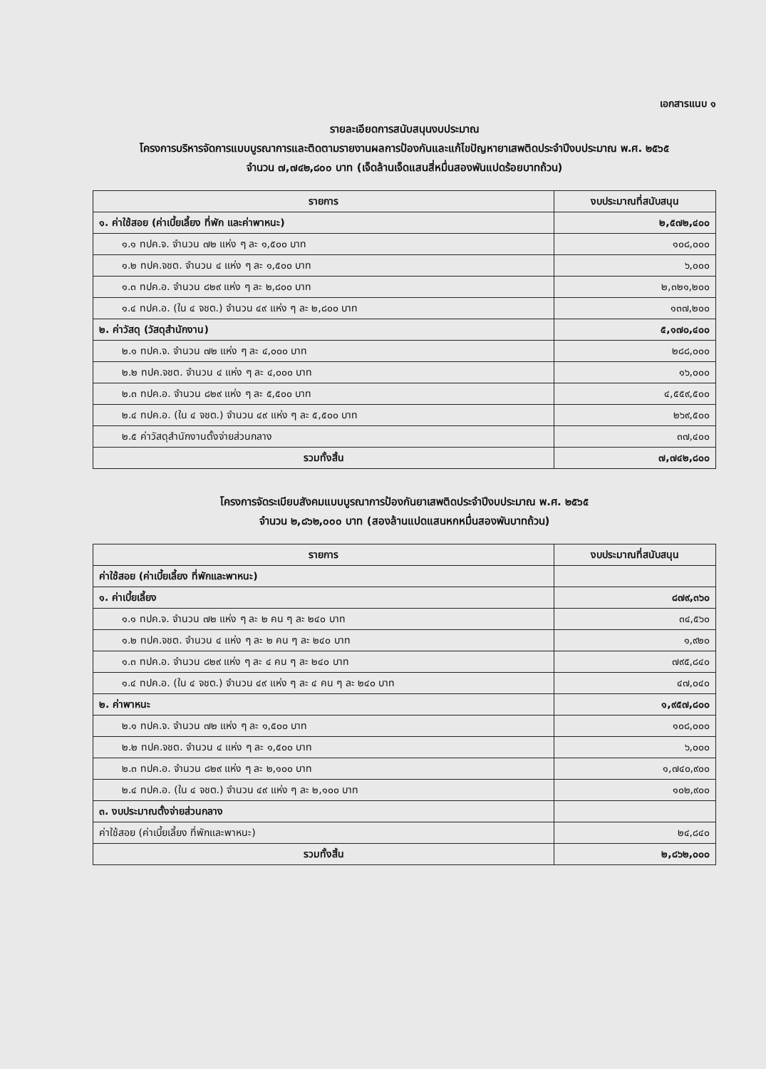เอกสารแนบ ๑
รายละเอียดการสนับสนุนงบประมาณ
โครงการบริหารจัดการแบบบูรณาการและติดตามรายงานผลการป้องกันและแก้ไขปัญหายาเสพติดประจำปีงบประมาณ พ.ศ. ๒๕๖๕
จำนวน ๗,๗๔๒,๘๐๐ บาท (เจ็ดล้านเจ็ดแสนสี่หมื่นสองพันแปดร้อยบาทถ้วน)
| รายการ | งบประมาณที่สนับสนุน |
| --- | --- |
| ๑. ค่าใช้สอย (ค่าเบี้ยเลี้ยง ที่พัก และค่าพาหนะ) | ๒,๕๗๒,๔๐๐ |
| ๑.๑ ทปค.จ. จำนวน ๗๒ แห่ง ๆ ละ ๑,๕๐๐ บาท | ๑๐๘,๐๐๐ |
| ๑.๒ ทปค.จชต. จำนวน ๔ แห่ง ๆ ละ ๑,๕๐๐ บาท | ๖,๐๐๐ |
| ๑.๓ ทปค.อ. จำนวน ๘๒๙ แห่ง ๆ ละ ๒,๘๐๐ บาท | ๒,๓๒๑,๒๐๐ |
| ๑.๔ ทปค.อ. (ใน ๔ จชต.) จำนวน ๔๙ แห่ง ๆ ละ ๒,๘๐๐ บาท | ๑๓๗,๒๐๐ |
| ๒. ค่าวัสดุ (วัสดุสำนักงาน) | ๕,๑๗๐,๔๐๐ |
| ๒.๑ ทปค.จ. จำนวน ๗๒ แห่ง ๆ ละ ๔,๐๐๐ บาท | ๒๘๘,๐๐๐ |
| ๒.๒ ทปค.จชต. จำนวน ๔ แห่ง ๆ ละ ๔,๐๐๐ บาท | ๑๖,๐๐๐ |
| ๒.๓ ทปค.อ. จำนวน ๘๒๙ แห่ง ๆ ละ ๕,๕๐๐ บาท | ๔,๕๕๙,๕๐๐ |
| ๒.๔ ทปค.อ. (ใน ๔ จชต.) จำนวน ๔๙ แห่ง ๆ ละ ๕,๕๐๐ บาท | ๒๖๙,๕๐๐ |
| ๒.๕ ค่าวัสดุสำนักงานตั้งจ่ายส่วนกลาง | ๓๗,๔๐๐ |
| รวมทั้งสิ้น | ๗,๗๔๒,๘๐๐ |
โครงการจัดระเบียบสังคมแบบบูรณาการป้องกันยาเสพติดประจำปีงบประมาณ พ.ศ. ๒๕๖๕
จำนวน ๒,๘๖๒,๐๐๐ บาท (สองล้านแปดแสนหกหมื่นสองพันบาทถ้วน)
| รายการ | งบประมาณที่สนับสนุน |
| --- | --- |
| ค่าใช้สอย (ค่าเบี้ยเลี้ยง ที่พักและพาหนะ) | |
| ๑. ค่าเบี้ยเลี้ยง | ๘๗๙,๓๖๐ |
| ๑.๑ ทปค.จ. จำนวน ๗๒ แห่ง ๆ ละ ๒ คน ๆ ละ ๒๔๐ บาท | ๓๔,๕๖๐ |
| ๑.๒ ทปค.จชต. จำนวน ๔ แห่ง ๆ ละ ๒ คน ๆ ละ ๒๔๐ บาท | ๑,๙๒๐ |
| ๑.๓ ทปค.อ. จำนวน ๘๒๙ แห่ง ๆ ละ ๔ คน ๆ ละ ๒๔๐ บาท | ๗๙๕,๘๔๐ |
| ๑.๔ ทปค.อ. (ใน ๔ จชต.) จำนวน ๔๙ แห่ง ๆ ละ ๔ คน ๆ ละ ๒๔๐ บาท | ๔๗,๐๔๐ |
| ๒. ค่าพาหนะ | ๑,๙๕๗,๘๐๐ |
| ๒.๑ ทปค.จ. จำนวน ๗๒ แห่ง ๆ ละ ๑,๕๐๐ บาท | ๑๐๘,๐๐๐ |
| ๒.๒ ทปค.จชต. จำนวน ๔ แห่ง ๆ ละ ๑,๕๐๐ บาท | ๖,๐๐๐ |
| ๒.๓ ทปค.อ. จำนวน ๘๒๙ แห่ง ๆ ละ ๒,๑๐๐ บาท | ๑,๗๔๐,๙๐๐ |
| ๒.๔ ทปค.อ. (ใน ๔ จชต.) จำนวน ๔๙ แห่ง ๆ ละ ๒,๑๐๐ บาท | ๑๐๒,๙๐๐ |
| ๓. งบประมาณตั้งจ่ายส่วนกลาง | |
| ค่าใช้สอย (ค่าเบี้ยเลี้ยง ที่พักและพาหนะ) | ๒๔,๘๔๐ |
| รวมทั้งสิ้น | ๒,๘๖๒,๐๐๐ |